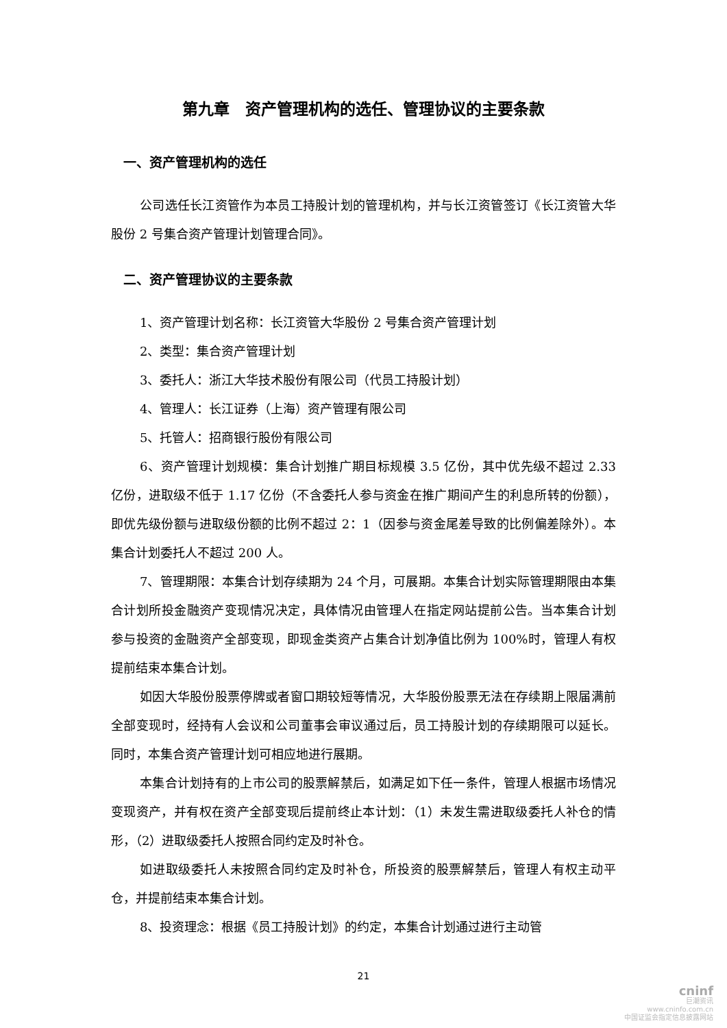第九章　资产管理机构的选任、管理协议的主要条款
一、资产管理机构的选任
公司选任长江资管作为本员工持股计划的管理机构，并与长江资管签订《长江资管大华股份 2 号集合资产管理计划管理合同》。
二、资产管理协议的主要条款
1、资产管理计划名称：长江资管大华股份 2 号集合资产管理计划
2、类型：集合资产管理计划
3、委托人：浙江大华技术股份有限公司（代员工持股计划）
4、管理人：长江证券（上海）资产管理有限公司
5、托管人：招商银行股份有限公司
6、资产管理计划规模：集合计划推广期目标规模 3.5 亿份，其中优先级不超过 2.33 亿份，进取级不低于 1.17 亿份（不含委托人参与资金在推广期间产生的利息所转的份额），即优先级份额与进取级份额的比例不超过 2：1（因参与资金尾差导致的比例偏差除外）。本集合计划委托人不超过 200 人。
7、管理期限：本集合计划存续期为 24 个月，可展期。本集合计划实际管理期限由本集合计划所投金融资产变现情况决定，具体情况由管理人在指定网站提前公告。当本集合计划参与投资的金融资产全部变现，即现金类资产占集合计划净值比例为 100%时，管理人有权提前结束本集合计划。
如因大华股份股票停牌或者窗口期较短等情况，大华股份股票无法在存续期上限届满前全部变现时，经持有人会议和公司董事会审议通过后，员工持股计划的存续期限可以延长。同时，本集合资产管理计划可相应地进行展期。
本集合计划持有的上市公司的股票解禁后，如满足如下任一条件，管理人根据市场情况变现资产，并有权在资产全部变现后提前终止本计划：（1）未发生需进取级委托人补仓的情形，（2）进取级委托人按照合同约定及时补仓。
如进取级委托人未按照合同约定及时补仓，所投资的股票解禁后，管理人有权主动平仓，并提前结束本集合计划。
8、投资理念：根据《员工持股计划》的约定，本集合计划通过进行主动管
21
cninf
巨潮资讯
www.cninfo.com.cn
中国证监会指定信息披露网站